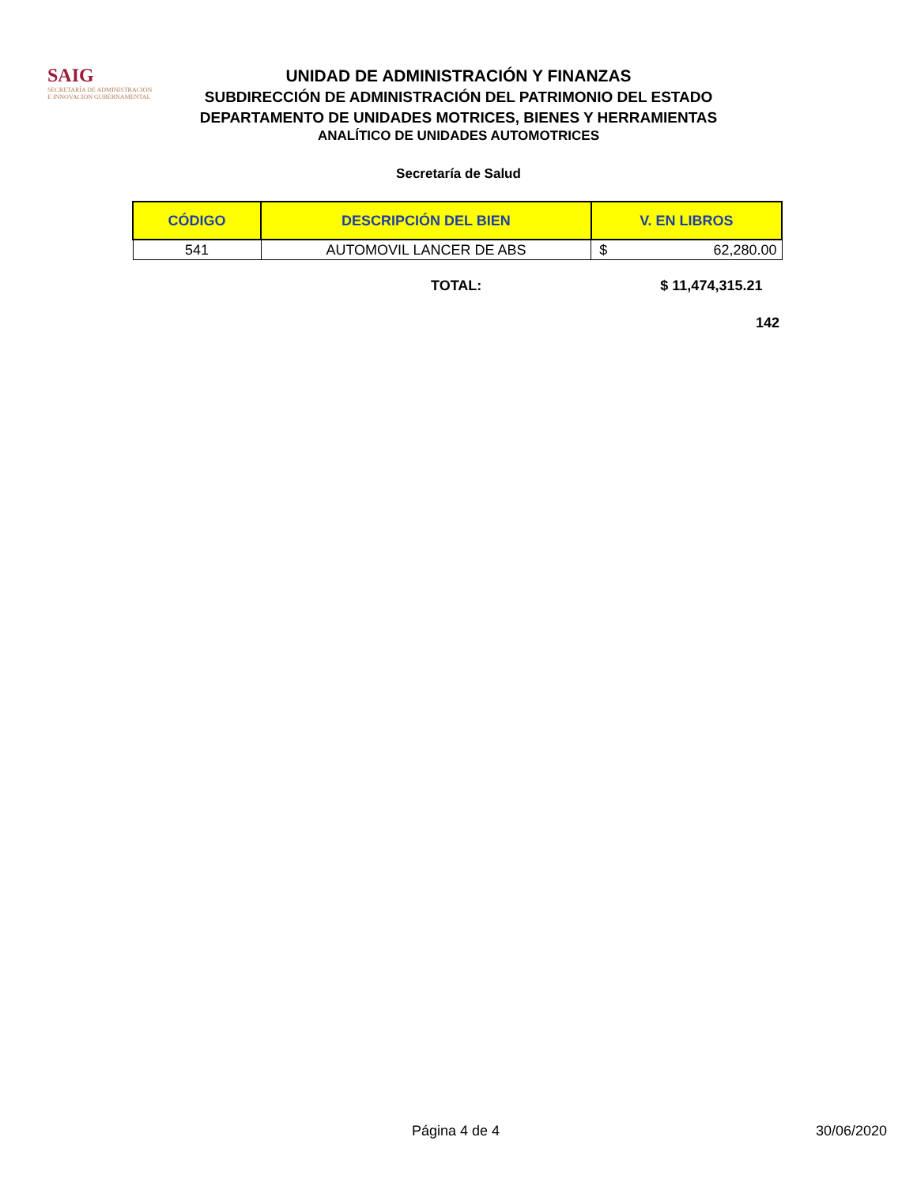SAIG
SECRETARÍA DE ADMINISTRACIÓN
E INNOVACIÓN GUBERNAMENTAL
UNIDAD DE ADMINISTRACIÓN Y FINANZAS
SUBDIRECCIÓN DE ADMINISTRACIÓN DEL PATRIMONIO DEL ESTADO
DEPARTAMENTO DE UNIDADES MOTRICES, BIENES Y HERRAMIENTAS
ANALÍTICO DE UNIDADES AUTOMOTRICES
Secretaría de Salud
| CÓDIGO | DESCRIPCIÓN DEL BIEN | V. EN LIBROS | |
| --- | --- | --- | --- |
| 541 | AUTOMOVIL LANCER DE ABS | $ | 62,280.00 |
TOTAL: $ 11,474,315.21
142
Página 4 de 4 30/06/2020